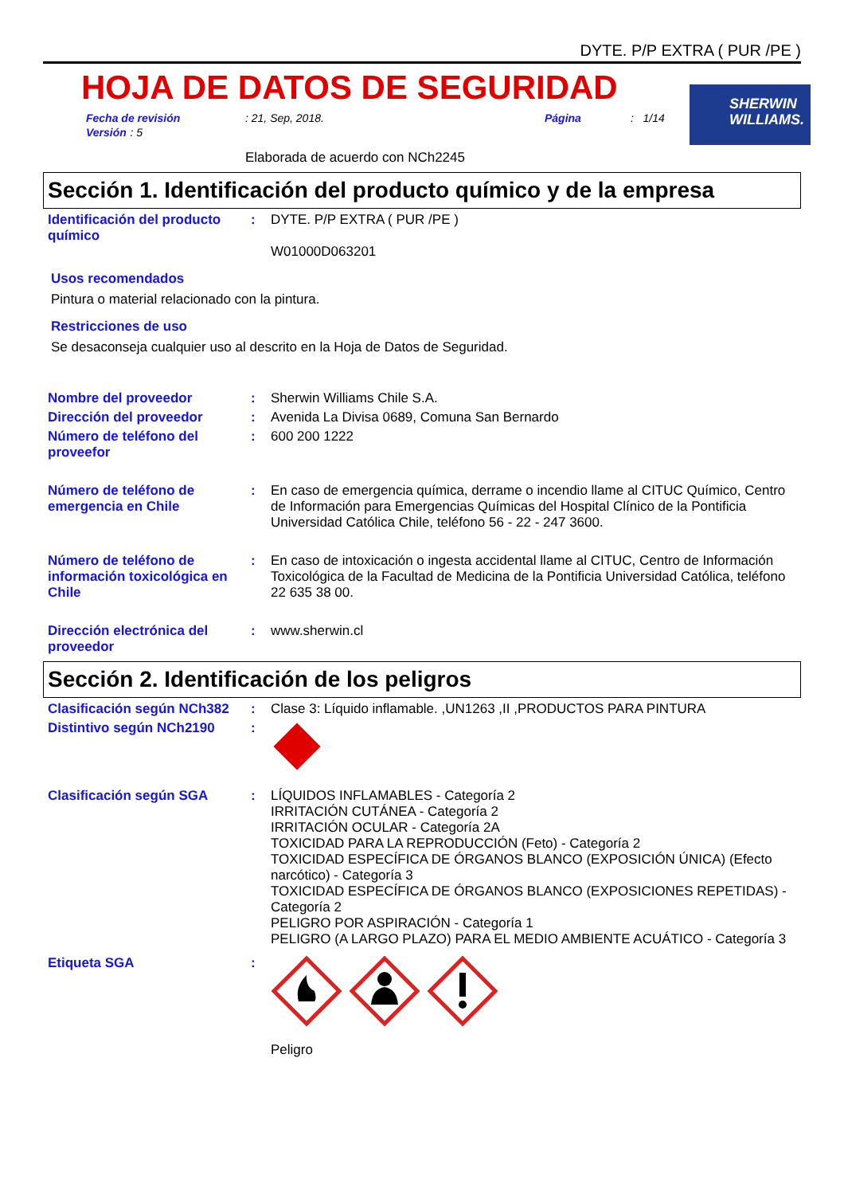DYTE. P/P EXTRA ( PUR /PE )
HOJA DE DATOS DE SEGURIDAD
SHERWIN
WILLIAMS.
Fecha de revisión: 21, Sep, 2018. Página: 1/14
Versión : 5
Elaborada de acuerdo con NCh2245
Sección 1. Identificación del producto químico y de la empresa
Identificación del producto químico
: DYTE. P/P EXTRA ( PUR /PE )
W01000D063201
Usos recomendados
Pintura o material relacionado con la pintura.
Restricciones de uso
Se desaconseja cualquier uso al descrito en la Hoja de Datos de Seguridad.
Nombre del proveedor : Sherwin Williams Chile S.A.
Dirección del proveedor : Avenida La Divisa 0689, Comuna San Bernardo
Número de teléfono del proveefor
: 600 200 1222
Número de teléfono de emergencia en Chile
: En caso de emergencia química, derrame o incendio llame al CITUC Químico, Centro de Información para Emergencias Químicas del Hospital Clínico de la Pontificia Universidad Católica Chile, teléfono 56 - 22 - 247 3600.
Número de teléfono de información toxicológica en Chile
: En caso de intoxicación o ingesta accidental llame al CITUC, Centro de Información Toxicológica de la Facultad de Medicina de la Pontificia Universidad Católica, teléfono 22 635 38 00.
Dirección electrónica del proveedor
: www.sherwin.cl
Sección 2. Identificación de los peligros
Clasificación según NCh382
: Clase 3: Líquido inflamable. ,UN1263 ,II ,PRODUCTOS PARA PINTURA
Distintivo según NCh2190 :
Clasificación según SGA : LÍQUIDOS INFLAMABLES - Categoría 2
IRRITACIÓN CUTÁNEA - Categoría 2
IRRITACIÓN OCULAR - Categoría 2A
TOXICIDAD PARA LA REPRODUCCIÓN (Feto) - Categoría 2
TOXICIDAD ESPECÍFICA DE ÓRGANOS BLANCO (EXPOSICIÓN ÚNICA) (Efecto narcótico) - Categoría 3
TOXICIDAD ESPECÍFICA DE ÓRGANOS BLANCO (EXPOSICIONES REPETIDAS) - Categoría 2
PELIGRO POR ASPIRACIÓN - Categoría 1
PELIGRO (A LARGO PLAZO) PARA EL MEDIO AMBIENTE ACUÁTICO - Categoría 3
Etiqueta SGA :
Peligro